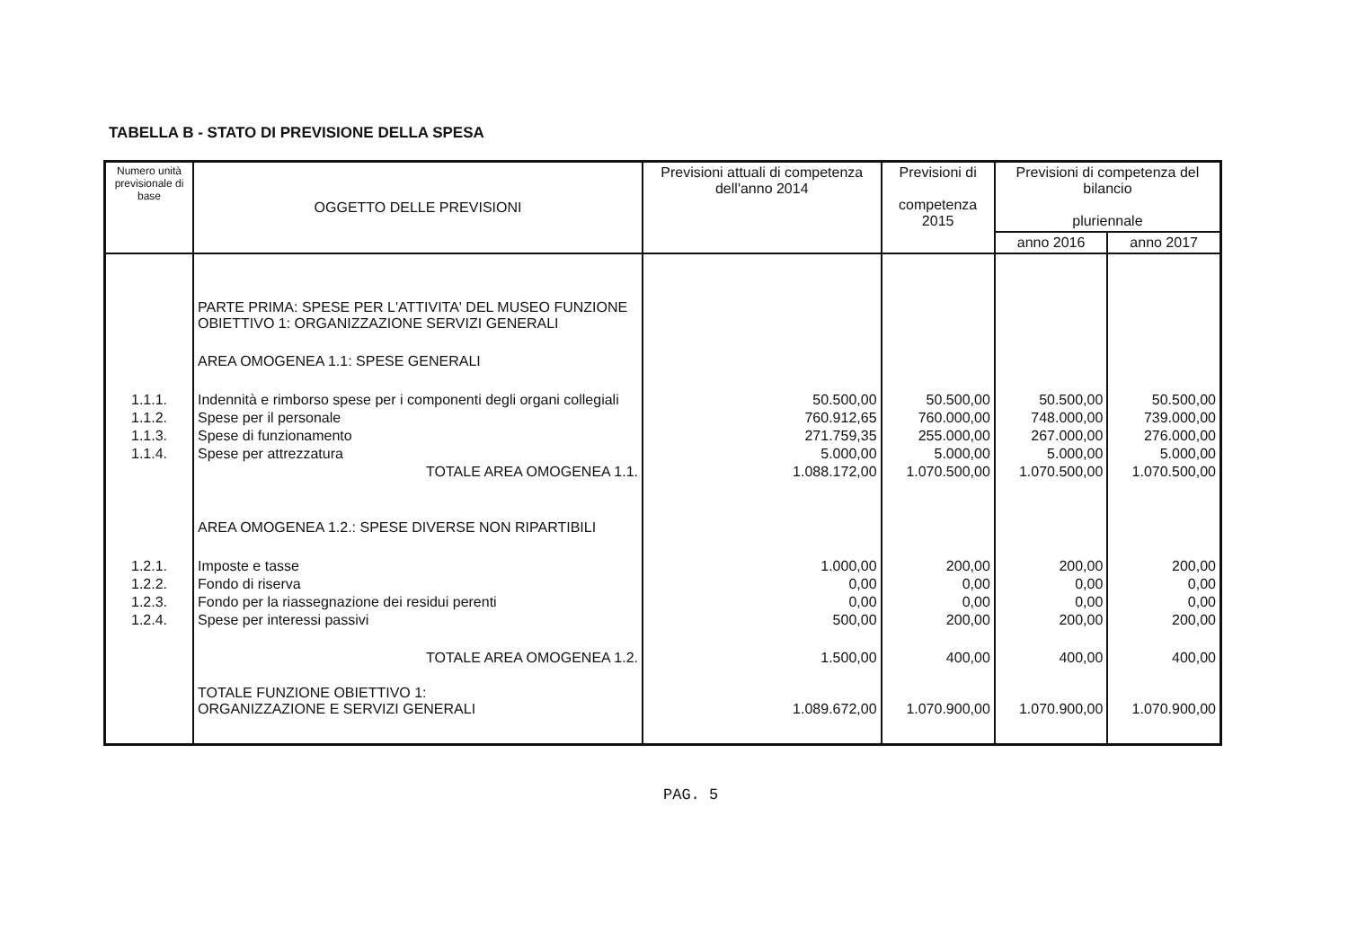TABELLA B - STATO DI PREVISIONE DELLA SPESA
| Numero unità previsionale di base | OGGETTO DELLE PREVISIONI | Previsioni attuali di competenza dell'anno 2014 | Previsioni di competenza 2015 | Previsioni di competenza del bilancio pluriennale | |
| --- | --- | --- | --- | --- | --- |
| | | | | anno 2016 | anno 2017 |
| | PARTE PRIMA: SPESE PER L'ATTIVITA' DEL MUSEO FUNZIONE OBIETTIVO 1: ORGANIZZAZIONE SERVIZI GENERALI | | | | |
| | AREA OMOGENEA 1.1: SPESE GENERALI | | | | |
| 1.1.1. | Indennità e rimborso spese per i componenti degli organi collegiali | 50.500,00 | 50.500,00 | 50.500,00 | 50.500,00 |
| 1.1.2. | Spese per il personale | 760.912,65 | 760.000,00 | 748.000,00 | 739.000,00 |
| 1.1.3. | Spese di funzionamento | 271.759,35 | 255.000,00 | 267.000,00 | 276.000,00 |
| 1.1.4. | Spese per attrezzatura | 5.000,00 | 5.000,00 | 5.000,00 | 5.000,00 |
| | TOTALE AREA OMOGENEA 1.1. | 1.088.172,00 | 1.070.500,00 | 1.070.500,00 | 1.070.500,00 |
| | AREA OMOGENEA 1.2.: SPESE DIVERSE NON RIPARTIBILI | | | | |
| 1.2.1. | Imposte e tasse | 1.000,00 | 200,00 | 200,00 | 200,00 |
| 1.2.2. | Fondo di riserva | 0,00 | 0,00 | 0,00 | 0,00 |
| 1.2.3. | Fondo per la riassegnazione dei residui perenti | 0,00 | 0,00 | 0,00 | 0,00 |
| 1.2.4. | Spese per interessi passivi | 500,00 | 200,00 | 200,00 | 200,00 |
| | TOTALE AREA OMOGENEA 1.2. | 1.500,00 | 400,00 | 400,00 | 400,00 |
| | TOTALE FUNZIONE OBIETTIVO 1: ORGANIZZAZIONE E SERVIZI GENERALI | 1.089.672,00 | 1.070.900,00 | 1.070.900,00 | 1.070.900,00 |
PAG. 5